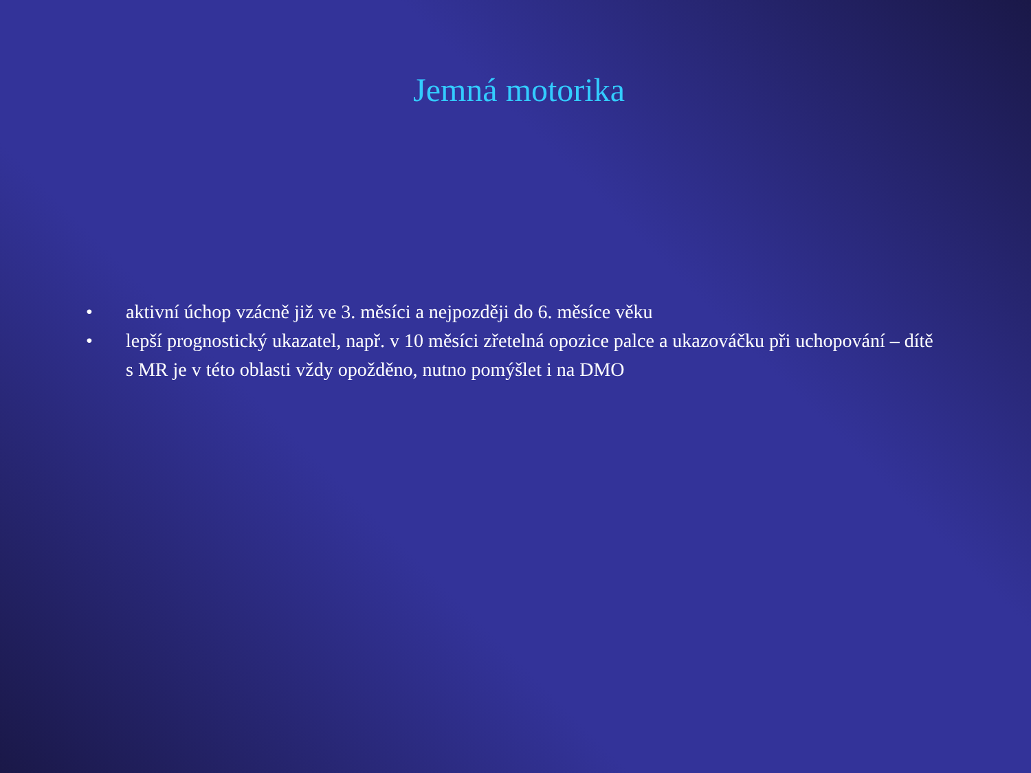Jemná motorika
• aktivní úchop vzácně již ve 3. měsíci a nejpozději do 6. měsíce věku
• lepší prognostický ukazatel, např. v 10 měsíci zřetelná opozice palce a ukazováčku při uchopování – dítě s MR je v této oblasti vždy opožděno, nutno pomýšlet i na DMO